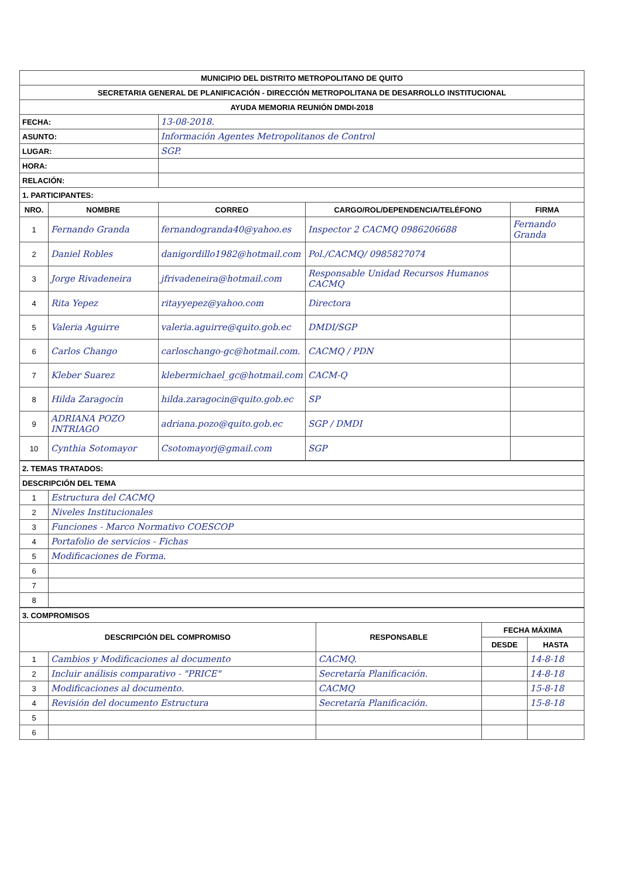| MUNICIPIO DEL DISTRITO METROPOLITANO DE QUITO | | | | |
| SECRETARIA GENERAL DE PLANIFICACIÓN - DIRECCIÓN METROPOLITANA DE DESARROLLO INSTITUCIONAL | | | | |
| AYUDA MEMORIA REUNIÓN DMDI-2018 | | | | |
| FECHA: | | 13-08-2018. | | |
| ASUNTO: | | Información Agentes Metropolitanos de Control | | |
| LUGAR: | | SGP. | | |
| HORA: | | | | |
| RELACIÓN: | | | | |
| 1. PARTICIPANTES: | | | | |
| NRO. | NOMBRE | CORREO | CARGO/ROL/DEPENDENCIA/TELÉFONO | FIRMA |
| 1 | Fernando Granda | fernandogranda40@yahoo.es | Inspector 2 CACMQ 0986206688 | Fernando Granda |
| 2 | Daniel Robles | danigordillo1982@hotmail.com | Pol./CACMQ/ 0985827074 | |
| 3 | Jorge Rivadeneira | jfrivadeneira@hotmail.com | Responsable Unidad Recursos Humanos CACMQ | |
| 4 | Rita Yepez | ritayyepez@yahoo.com | Directora | |
| 5 | Valeria Aguirre | valeria.aguirre@quito.gob.ec | DMDI/SGP | |
| 6 | Carlos Chango | carloschango-gc@hotmail.com. | CACMQ / PDN | |
| 7 | Kleber Suarez | klebermichael_gc@hotmail.com | CACM-Q | |
| 8 | Hilda Zaragocín | hilda.zaragocin@quito.gob.ec | SP | |
| 9 | ADRIANA POZO INTRIAGO | adriana.pozo@quito.gob.ec | SGP / DMDI | |
| 10 | Cynthia Sotomayor | Csotomayorj@gmail.com | SGP | |
| 2. TEMAS TRATADOS: | |
| DESCRIPCIÓN DEL TEMA | |
| 1 | Estructura del CACMQ |
| 2 | Niveles Institucionales |
| 3 | Funciones - Marco Normativo COESCOP |
| 4 | Portafolio de servicios - Fichas |
| 5 | Modificaciones de Forma. |
| 6 | |
| 7 | |
| 8 | |
| 3. COMPROMISOS | | | | |
| DESCRIPCIÓN DEL COMPROMISO | | RESPONSABLE | FECHA MÁXIMA | |
| | | | DESDE | HASTA |
| 1 | Cambios y Modificaciones al documento | CACMQ. | | 14-8-18 |
| 2 | Incluir análisis comparativo - "PRICE" | Secretaría Planificación. | | 14-8-18 |
| 3 | Modificaciones al documento. | CACMQ | | 15-8-18 |
| 4 | Revisión del documento Estructura | Secretaría Planificación. | | 15-8-18 |
| 5 | | | | |
| 6 | | | | |